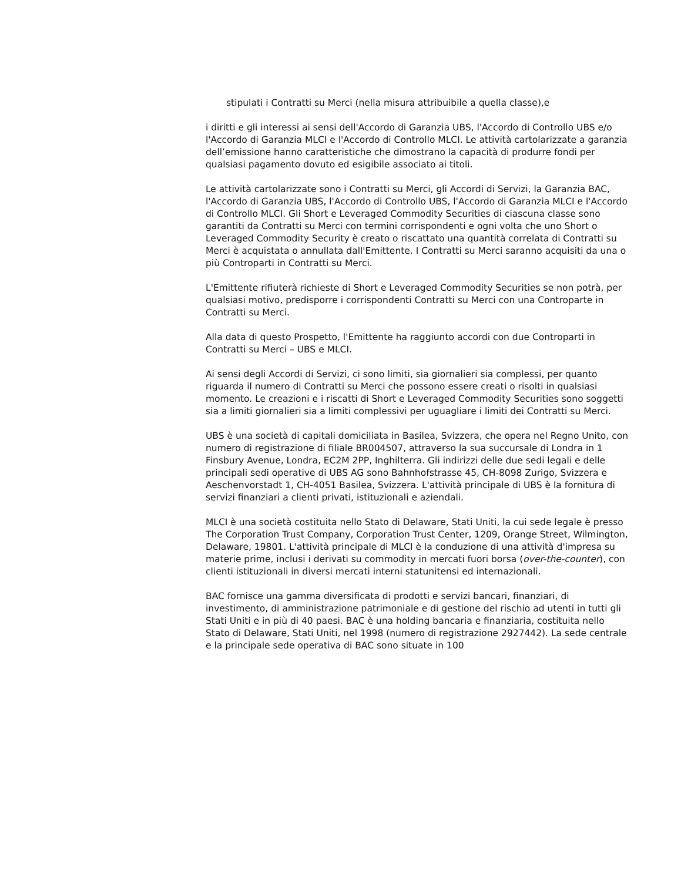stipulati i Contratti su Merci (nella misura attribuibile a quella classe),e
i diritti e gli interessi ai sensi dell'Accordo di Garanzia UBS, l'Accordo di Controllo UBS e/o l'Accordo di Garanzia MLCI e l'Accordo di Controllo MLCI. Le attività cartolarizzate a garanzia dell’emissione hanno caratteristiche che dimostrano la capacità di produrre fondi per qualsiasi pagamento dovuto ed esigibile associato ai titoli.
Le attività cartolarizzate sono i Contratti su Merci, gli Accordi di Servizi, la Garanzia BAC, l'Accordo di Garanzia UBS, l'Accordo di Controllo UBS, l'Accordo di Garanzia MLCI e l'Accordo di Controllo MLCI. Gli Short e Leveraged Commodity Securities di ciascuna classe sono garantiti da Contratti su Merci con termini corrispondenti e ogni volta che uno Short o Leveraged Commodity Security è creato o riscattato una quantità correlata di Contratti su Merci è acquistata o annullata dall'Emittente. I Contratti su Merci saranno acquisiti da una o più Controparti in Contratti su Merci.
L'Emittente rifiuterà richieste di Short e Leveraged Commodity Securities se non potrà, per qualsiasi motivo, predisporre i corrispondenti Contratti su Merci con una Controparte in Contratti su Merci.
Alla data di questo Prospetto, l'Emittente ha raggiunto accordi con due Controparti in Contratti su Merci – UBS e MLCI.
Ai sensi degli Accordi di Servizi, ci sono limiti, sia giornalieri sia complessi, per quanto riguarda il numero di Contratti su Merci che possono essere creati o risolti in qualsiasi momento. Le creazioni e i riscatti di Short e Leveraged Commodity Securities sono soggetti sia a limiti giornalieri sia a limiti complessivi per uguagliare i limiti dei Contratti su Merci.
UBS è una società di capitali domiciliata in Basilea, Svizzera, che opera nel Regno Unito, con numero di registrazione di filiale BR004507, attraverso la sua succursale di Londra in 1 Finsbury Avenue, Londra, EC2M 2PP, Inghilterra. Gli indirizzi delle due sedi legali e delle principali sedi operative di UBS AG sono Bahnhofstrasse 45, CH-8098 Zurigo, Svizzera e Aeschenvorstadt 1, CH-4051 Basilea, Svizzera. L'attività principale di UBS è la fornitura di servizi finanziari a clienti privati, istituzionali e aziendali.
MLCI è una società costituita nello Stato di Delaware, Stati Uniti, la cui sede legale è presso The Corporation Trust Company, Corporation Trust Center, 1209, Orange Street, Wilmington, Delaware, 19801. L'attività principale di MLCI è la conduzione di una attività d'impresa su materie prime, inclusi i derivati su commodity in mercati fuori borsa (over-the-counter), con clienti istituzionali in diversi mercati interni statunitensi ed internazionali.
BAC fornisce una gamma diversificata di prodotti e servizi bancari, finanziari, di investimento, di amministrazione patrimoniale e di gestione del rischio ad utenti in tutti gli Stati Uniti e in più di 40 paesi. BAC è una holding bancaria e finanziaria, costituita nello Stato di Delaware, Stati Uniti, nel 1998 (numero di registrazione 2927442). La sede centrale e la principale sede operativa di BAC sono situate in 100